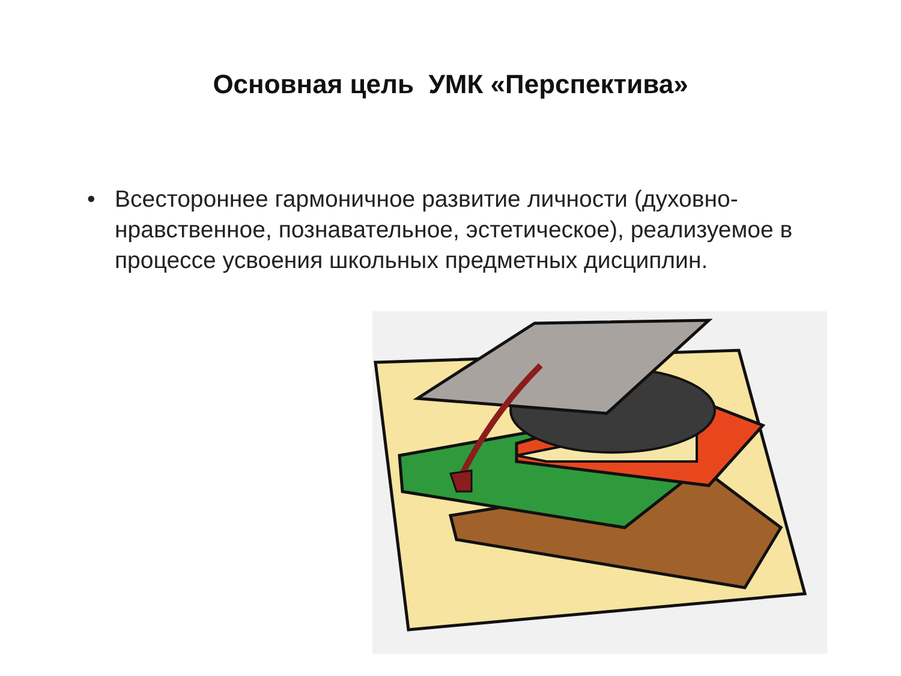Основная цель УМК «Перспектива»
• Всестороннее гармоничное развитие личности (духовно-нравственное, познавательное, эстетическое), реализуемое в процессе усвоения школьных предметных дисциплин.